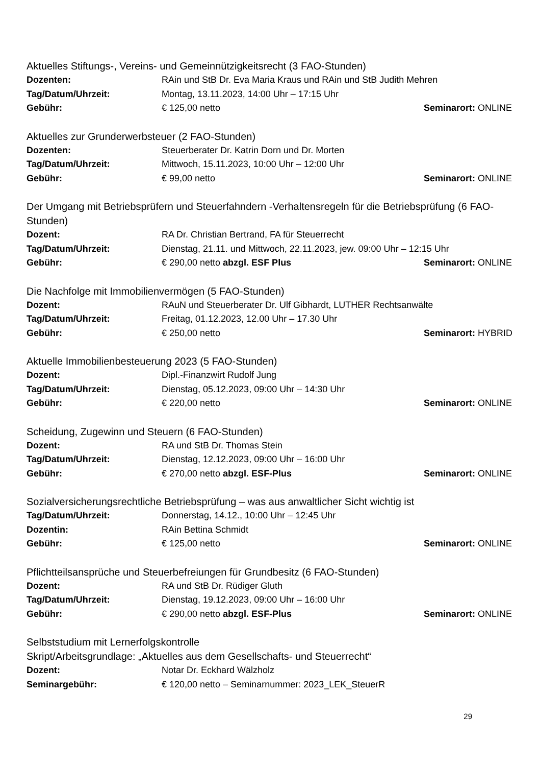Aktuelles Stiftungs-, Vereins- und Gemeinnützigkeitsrecht (3 FAO-Stunden)
Dozenten: RAin und StB Dr. Eva Maria Kraus und RAin und StB Judith Mehren
Tag/Datum/Uhrzeit: Montag, 13.11.2023, 14:00 Uhr – 17:15 Uhr
Gebühr: € 125,00 netto Seminarort: ONLINE
Aktuelles zur Grunderwerbsteuer (2 FAO-Stunden)
Dozenten: Steuerberater Dr. Katrin Dorn und Dr. Morten
Tag/Datum/Uhrzeit: Mittwoch, 15.11.2023, 10:00 Uhr – 12:00 Uhr
Gebühr: € 99,00 netto Seminarort: ONLINE
Der Umgang mit Betriebsprüfern und Steuerfahndern -Verhaltensregeln für die Betriebsprüfung (6 FAO-Stunden)
Dozent: RA Dr. Christian Bertrand, FA für Steuerrecht
Tag/Datum/Uhrzeit: Dienstag, 21.11. und Mittwoch, 22.11.2023, jew. 09:00 Uhr – 12:15 Uhr
Gebühr: € 290,00 netto abzgl. ESF Plus Seminarort: ONLINE
Die Nachfolge mit Immobilienvermögen (5 FAO-Stunden)
Dozent: RAuN und Steuerberater Dr. Ulf Gibhardt, LUTHER Rechtsanwälte
Tag/Datum/Uhrzeit: Freitag, 01.12.2023, 12.00 Uhr – 17.30 Uhr
Gebühr: € 250,00 netto Seminarort: HYBRID
Aktuelle Immobilienbesteuerung 2023 (5 FAO-Stunden)
Dozent: Dipl.-Finanzwirt Rudolf Jung
Tag/Datum/Uhrzeit: Dienstag, 05.12.2023, 09:00 Uhr – 14:30 Uhr
Gebühr: € 220,00 netto Seminarort: ONLINE
Scheidung, Zugewinn und Steuern (6 FAO-Stunden)
Dozent: RA und StB Dr. Thomas Stein
Tag/Datum/Uhrzeit: Dienstag, 12.12.2023, 09:00 Uhr – 16:00 Uhr
Gebühr: € 270,00 netto abzgl. ESF-Plus Seminarort: ONLINE
Sozialversicherungsrechtliche Betriebsprüfung – was aus anwaltlicher Sicht wichtig ist
Tag/Datum/Uhrzeit: Donnerstag, 14.12., 10:00 Uhr – 12:45 Uhr
Dozentin: RAin Bettina Schmidt
Gebühr: € 125,00 netto Seminarort: ONLINE
Pflichtteilsansprüche und Steuerbefreiungen für Grundbesitz (6 FAO-Stunden)
Dozent: RA und StB Dr. Rüdiger Gluth
Tag/Datum/Uhrzeit: Dienstag, 19.12.2023, 09:00 Uhr – 16:00 Uhr
Gebühr: € 290,00 netto abzgl. ESF-Plus Seminarort: ONLINE
Selbststudium mit Lernerfolgskontrolle
Skript/Arbeitsgrundlage: „Aktuelles aus dem Gesellschafts- und Steuerrecht“
Dozent: Notar Dr. Eckhard Wälzholz
Seminargebühr: € 120,00 netto – Seminarnummer: 2023_LEK_SteuerR
29